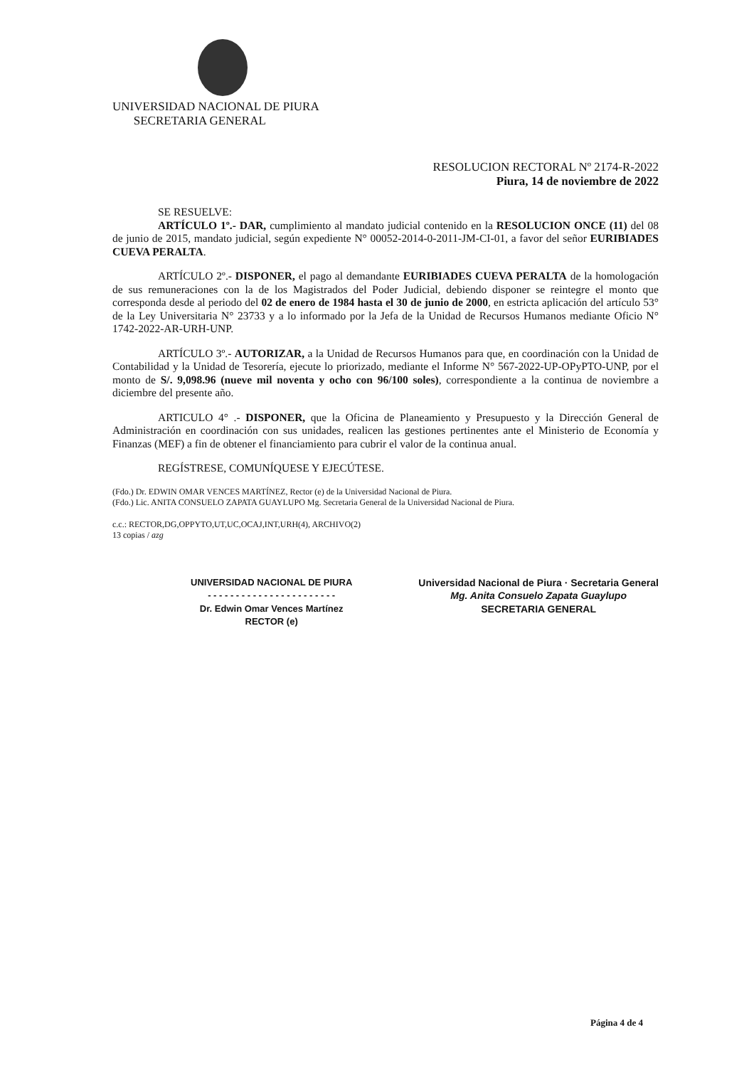UNIVERSIDAD NACIONAL DE PIURA
SECRETARIA GENERAL
RESOLUCION RECTORAL Nº 2174-R-2022
Piura, 14 de noviembre de 2022
SE RESUELVE:
ARTÍCULO 1º.- DAR, cumplimiento al mandato judicial contenido en la RESOLUCION ONCE (11) del 08 de junio de 2015, mandato judicial, según expediente N° 00052-2014-0-2011-JM-CI-01, a favor del señor EURIBIADES CUEVA PERALTA.
ARTÍCULO 2º.- DISPONER, el pago al demandante EURIBIADES CUEVA PERALTA de la homologación de sus remuneraciones con la de los Magistrados del Poder Judicial, debiendo disponer se reintegre el monto que corresponda desde al periodo del 02 de enero de 1984 hasta el 30 de junio de 2000, en estricta aplicación del artículo 53° de la Ley Universitaria N° 23733 y a lo informado por la Jefa de la Unidad de Recursos Humanos mediante Oficio N° 1742-2022-AR-URH-UNP.
ARTÍCULO 3º.- AUTORIZAR, a la Unidad de Recursos Humanos para que, en coordinación con la Unidad de Contabilidad y la Unidad de Tesorería, ejecute lo priorizado, mediante el Informe N° 567-2022-UP-OPyPTO-UNP, por el monto de S/. 9,098.96 (nueve mil noventa y ocho con 96/100 soles), correspondiente a la continua de noviembre a diciembre del presente año.
ARTICULO 4° .- DISPONER, que la Oficina de Planeamiento y Presupuesto y la Dirección General de Administración en coordinación con sus unidades, realicen las gestiones pertinentes ante el Ministerio de Economía y Finanzas (MEF) a fin de obtener el financiamiento para cubrir el valor de la continua anual.
REGÍSTRESE, COMUNÍQUESE Y EJECÚTESE.
(Fdo.) Dr. EDWIN OMAR VENCES MARTÍNEZ, Rector (e) de la Universidad Nacional de Piura.
(Fdo.) Lic. ANITA CONSUELO ZAPATA GUAYLUPO Mg. Secretaria General de la Universidad Nacional de Piura.
c.c.: RECTOR,DG,OPPYTO,UT,UC,OCAJ,INT,URH(4), ARCHIVO(2)
13 copias / azg
UNIVERSIDAD NACIONAL DE PIURA
- - - - - - - - - - - - - - - - - - - - - - -
Dr. Edwin Omar Vences Martínez
RECTOR (e)
Universidad Nacional de Piura · Secretaria General
Mg. Anita Consuelo Zapata Guaylupo
SECRETARIA GENERAL
Página 4 de 4